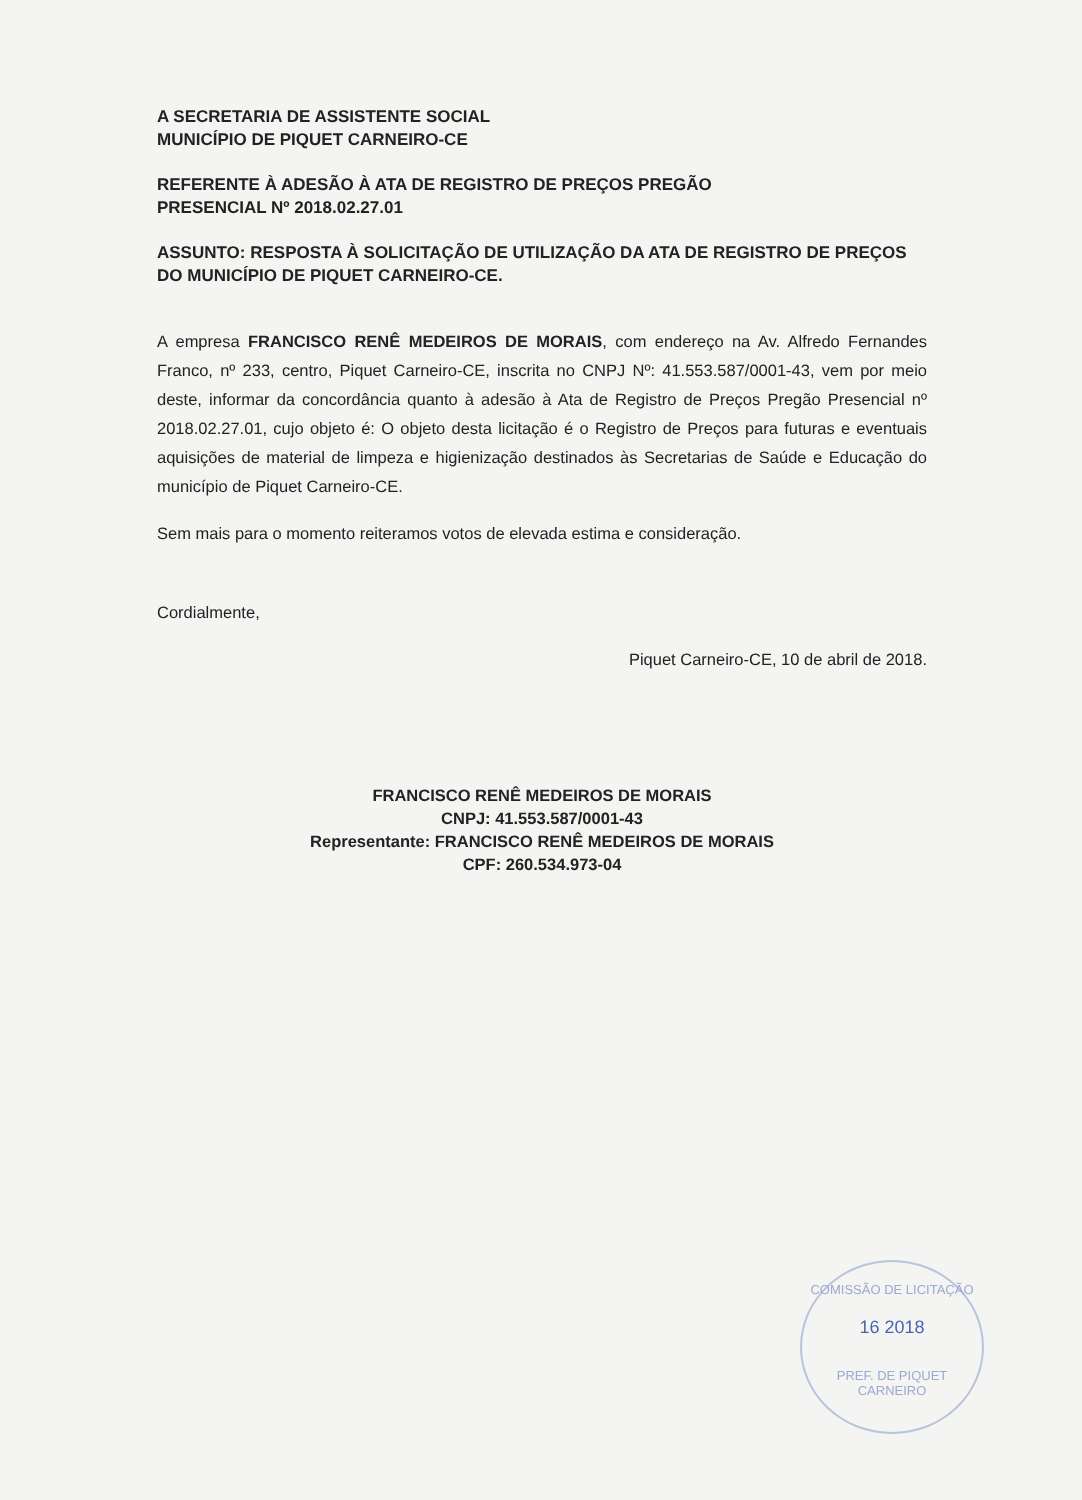A SECRETARIA DE ASSISTENTE SOCIAL
MUNICÍPIO DE PIQUET CARNEIRO-CE
REFERENTE À ADESÃO À ATA DE REGISTRO DE PREÇOS PREGÃO
PRESENCIAL Nº 2018.02.27.01
ASSUNTO: RESPOSTA À SOLICITAÇÃO DE UTILIZAÇÃO DA ATA DE REGISTRO DE PREÇOS DO MUNICÍPIO DE PIQUET CARNEIRO-CE.
A empresa FRANCISCO RENÊ MEDEIROS DE MORAIS, com endereço na Av. Alfredo Fernandes Franco, nº 233, centro, Piquet Carneiro-CE, inscrita no CNPJ Nº: 41.553.587/0001-43, vem por meio deste, informar da concordância quanto à adesão à Ata de Registro de Preços Pregão Presencial nº 2018.02.27.01, cujo objeto é: O objeto desta licitação é o Registro de Preços para futuras e eventuais aquisições de material de limpeza e higienização destinados às Secretarias de Saúde e Educação do município de Piquet Carneiro-CE.
Sem mais para o momento reiteramos votos de elevada estima e consideração.
Cordialmente,
Piquet Carneiro-CE, 10 de abril de 2018.
FRANCISCO RENÊ MEDEIROS DE MORAIS
CNPJ: 41.553.587/0001-43
Representante: FRANCISCO RENÊ MEDEIROS DE MORAIS
CPF: 260.534.973-04
COMISSÃO DE LICITAÇÃO
16 2018
PREF. DE PIQUET CARNEIRO